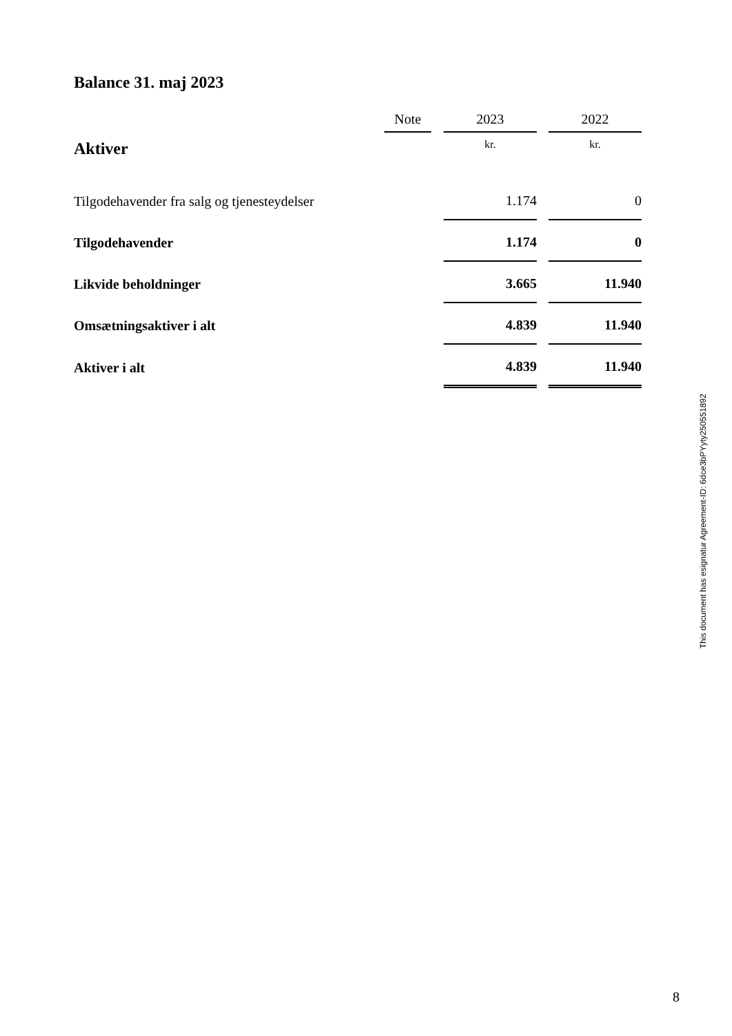Balance 31. maj 2023
| | Note | | 2023 | | 2022 |
| --- | --- | --- | --- | --- | --- |
| Aktiver | | | kr. | | kr. |
| Tilgodehavender fra salg og tjenesteydelser | | | 1.174 | | 0 |
| Tilgodehavender | | | 1.174 | | 0 |
| Likvide beholdninger | | | 3.665 | | 11.940 |
| Omsætningsaktiver i alt | | | 4.839 | | 11.940 |
| Aktiver i alt | | | 4.839 | | 11.940 |
This document has esignatur Agreement-ID: 6dce3bPYyty250551892
8